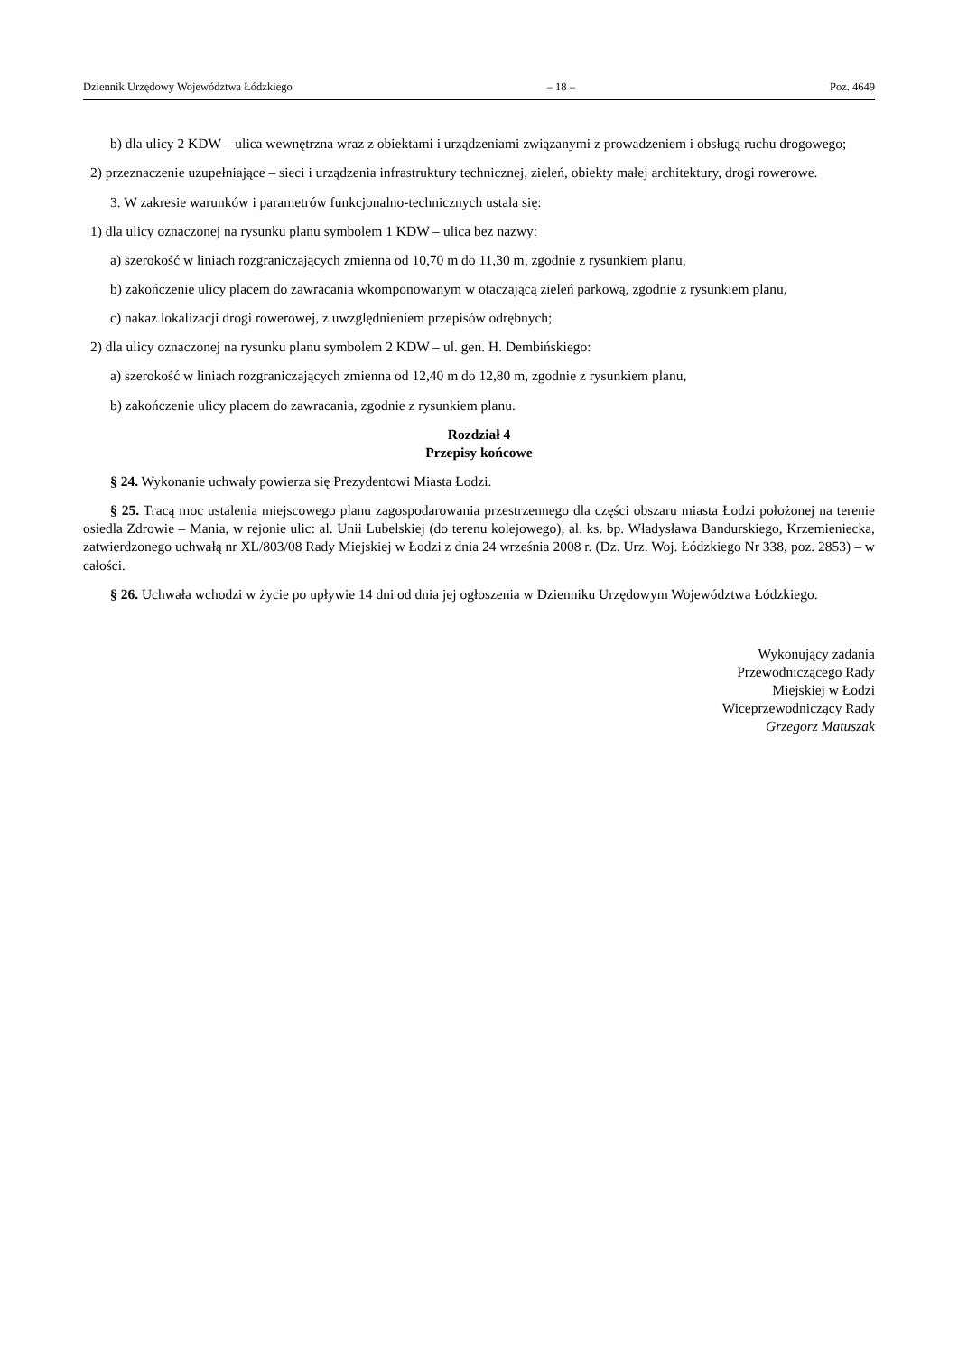Dziennik Urzędowy Województwa Łódzkiego – 18 – Poz. 4649
b) dla ulicy 2 KDW – ulica wewnętrzna wraz z obiektami i urządzeniami związanymi z prowadzeniem i obsługą ruchu drogowego;
2) przeznaczenie uzupełniające – sieci i urządzenia infrastruktury technicznej, zieleń, obiekty małej architektury, drogi rowerowe.
3. W zakresie warunków i parametrów funkcjonalno-technicznych ustala się:
1) dla ulicy oznaczonej na rysunku planu symbolem 1 KDW – ulica bez nazwy:
a) szerokość w liniach rozgraniczających zmienna od 10,70 m do 11,30 m, zgodnie z rysunkiem planu,
b) zakończenie ulicy placem do zawracania wkomponowanym w otaczającą zieleń parkową, zgodnie z rysunkiem planu,
c) nakaz lokalizacji drogi rowerowej, z uwzględnieniem przepisów odrębnych;
2) dla ulicy oznaczonej na rysunku planu symbolem 2 KDW – ul. gen. H. Dembińskiego:
a) szerokość w liniach rozgraniczających zmienna od 12,40 m do 12,80 m, zgodnie z rysunkiem planu,
b) zakończenie ulicy placem do zawracania, zgodnie z rysunkiem planu.
Rozdział 4
Przepisy końcowe
§ 24. Wykonanie uchwały powierza się Prezydentowi Miasta Łodzi.
§ 25. Tracą moc ustalenia miejscowego planu zagospodarowania przestrzennego dla części obszaru miasta Łodzi położonej na terenie osiedla Zdrowie – Mania, w rejonie ulic: al. Unii Lubelskiej (do terenu kolejowego), al. ks. bp. Władysława Bandurskiego, Krzemieniecka, zatwierdzonego uchwałą nr XL/803/08 Rady Miejskiej w Łodzi z dnia 24 września 2008 r. (Dz. Urz. Woj. Łódzkiego Nr 338, poz. 2853) – w całości.
§ 26. Uchwała wchodzi w życie po upływie 14 dni od dnia jej ogłoszenia w Dzienniku Urzędowym Województwa Łódzkiego.
Wykonujący zadania
Przewodniczącego Rady
Miejskiej w Łodzi
Wiceprzewodniczący Rady
Grzegorz Matuszak